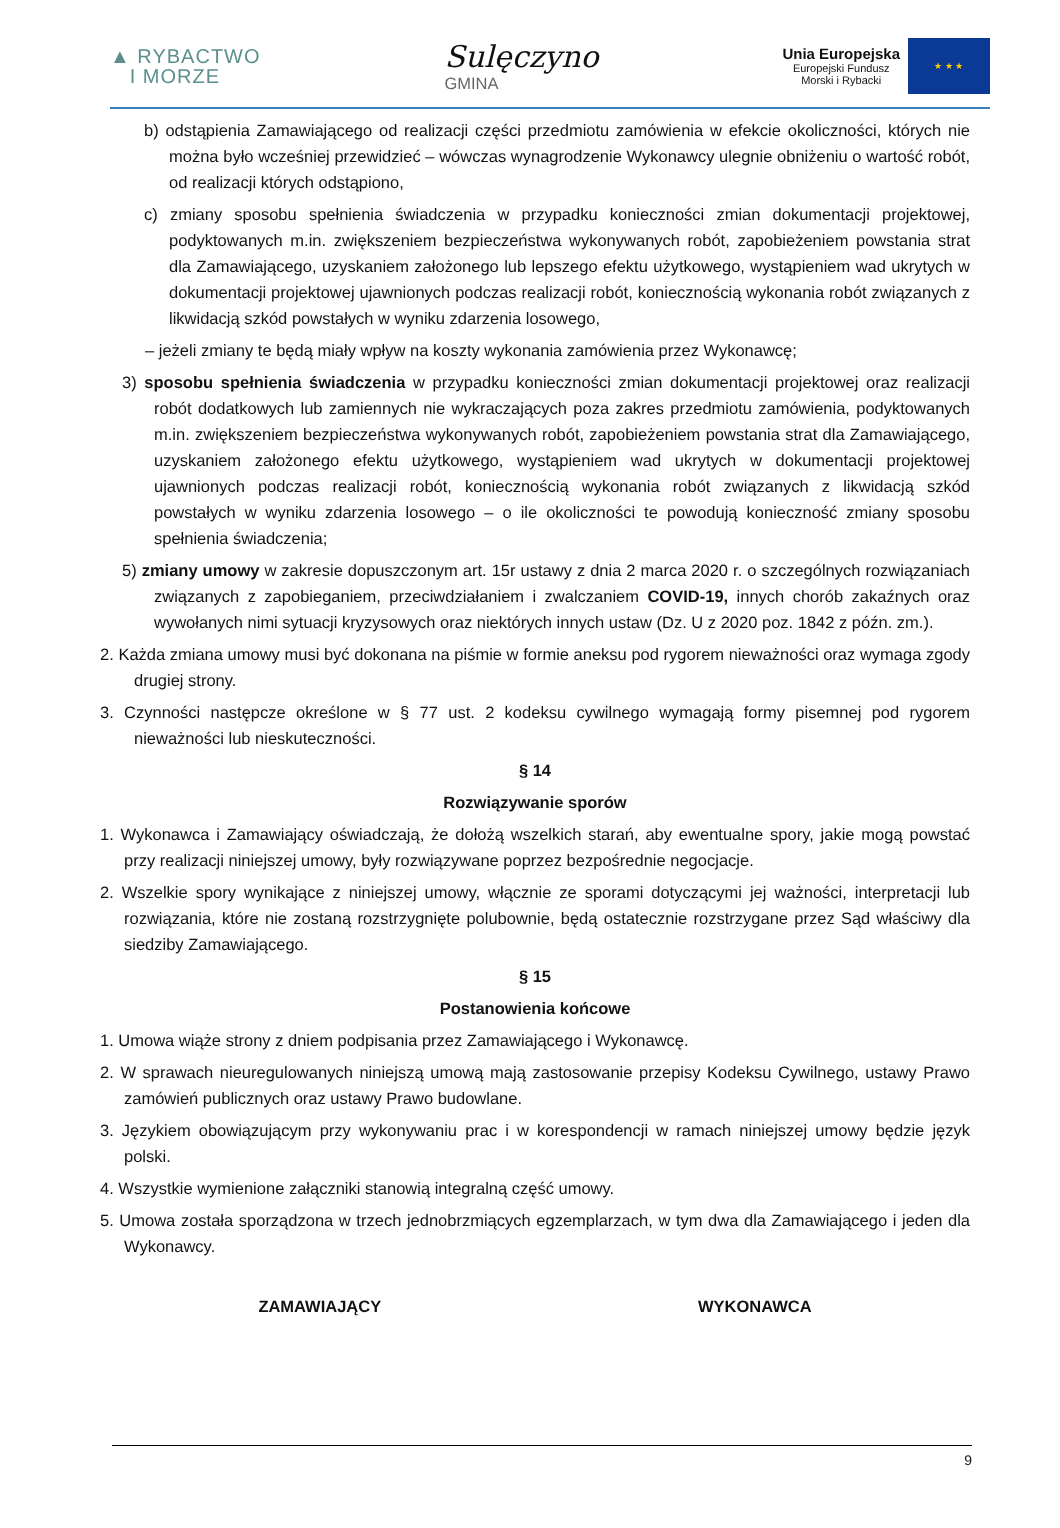▲ RYBACTWO
I MORZE
Sulęczyno
GMINA
Unia Europejska
Europejski Fundusz
Morski i Rybacki
★ ★ ★
b) odstąpienia Zamawiającego od realizacji części przedmiotu zamówienia w efekcie okoliczności, których nie można było wcześniej przewidzieć – wówczas wynagrodzenie Wykonawcy ulegnie obniżeniu o wartość robót, od realizacji których odstąpiono,
c) zmiany sposobu spełnienia świadczenia w przypadku konieczności zmian dokumentacji projektowej, podyktowanych m.in. zwiększeniem bezpieczeństwa wykonywanych robót, zapobieżeniem powstania strat dla Zamawiającego, uzyskaniem założonego lub lepszego efektu użytkowego, wystąpieniem wad ukrytych w dokumentacji projektowej ujawnionych podczas realizacji robót, koniecznością wykonania robót związanych z likwidacją szkód powstałych w wyniku zdarzenia losowego,
– jeżeli zmiany te będą miały wpływ na koszty wykonania zamówienia przez Wykonawcę;
3) sposobu spełnienia świadczenia w przypadku konieczności zmian dokumentacji projektowej oraz realizacji robót dodatkowych lub zamiennych nie wykraczających poza zakres przedmiotu zamówienia, podyktowanych m.in. zwiększeniem bezpieczeństwa wykonywanych robót, zapobieżeniem powstania strat dla Zamawiającego, uzyskaniem założonego efektu użytkowego, wystąpieniem wad ukrytych w dokumentacji projektowej ujawnionych podczas realizacji robót, koniecznością wykonania robót związanych z likwidacją szkód powstałych w wyniku zdarzenia losowego – o ile okoliczności te powodują konieczność zmiany sposobu spełnienia świadczenia;
5) zmiany umowy w zakresie dopuszczonym art. 15r ustawy z dnia 2 marca 2020 r. o szczególnych rozwiązaniach związanych z zapobieganiem, przeciwdziałaniem i zwalczaniem COVID-19, innych chorób zakaźnych oraz wywołanych nimi sytuacji kryzysowych oraz niektórych innych ustaw (Dz. U z 2020 poz. 1842 z późn. zm.).
2. Każda zmiana umowy musi być dokonana na piśmie w formie aneksu pod rygorem nieważności oraz wymaga zgody drugiej strony.
3. Czynności następcze określone w § 77 ust. 2 kodeksu cywilnego wymagają formy pisemnej pod rygorem nieważności lub nieskuteczności.
§ 14
Rozwiązywanie sporów
1. Wykonawca i Zamawiający oświadczają, że dołożą wszelkich starań, aby ewentualne spory, jakie mogą powstać przy realizacji niniejszej umowy, były rozwiązywane poprzez bezpośrednie negocjacje.
2. Wszelkie spory wynikające z niniejszej umowy, włącznie ze sporami dotyczącymi jej ważności, interpretacji lub rozwiązania, które nie zostaną rozstrzygnięte polubownie, będą ostatecznie rozstrzygane przez Sąd właściwy dla siedziby Zamawiającego.
§ 15
Postanowienia końcowe
1. Umowa wiąże strony z dniem podpisania przez Zamawiającego i Wykonawcę.
2. W sprawach nieuregulowanych niniejszą umową mają zastosowanie przepisy Kodeksu Cywilnego, ustawy Prawo zamówień publicznych oraz ustawy Prawo budowlane.
3. Językiem obowiązującym przy wykonywaniu prac i w korespondencji w ramach niniejszej umowy będzie język polski.
4. Wszystkie wymienione załączniki stanowią integralną część umowy.
5. Umowa została sporządzona w trzech jednobrzmiących egzemplarzach, w tym dwa dla Zamawiającego i jeden dla Wykonawcy.
ZAMAWIAJĄCY WYKONAWCA
9